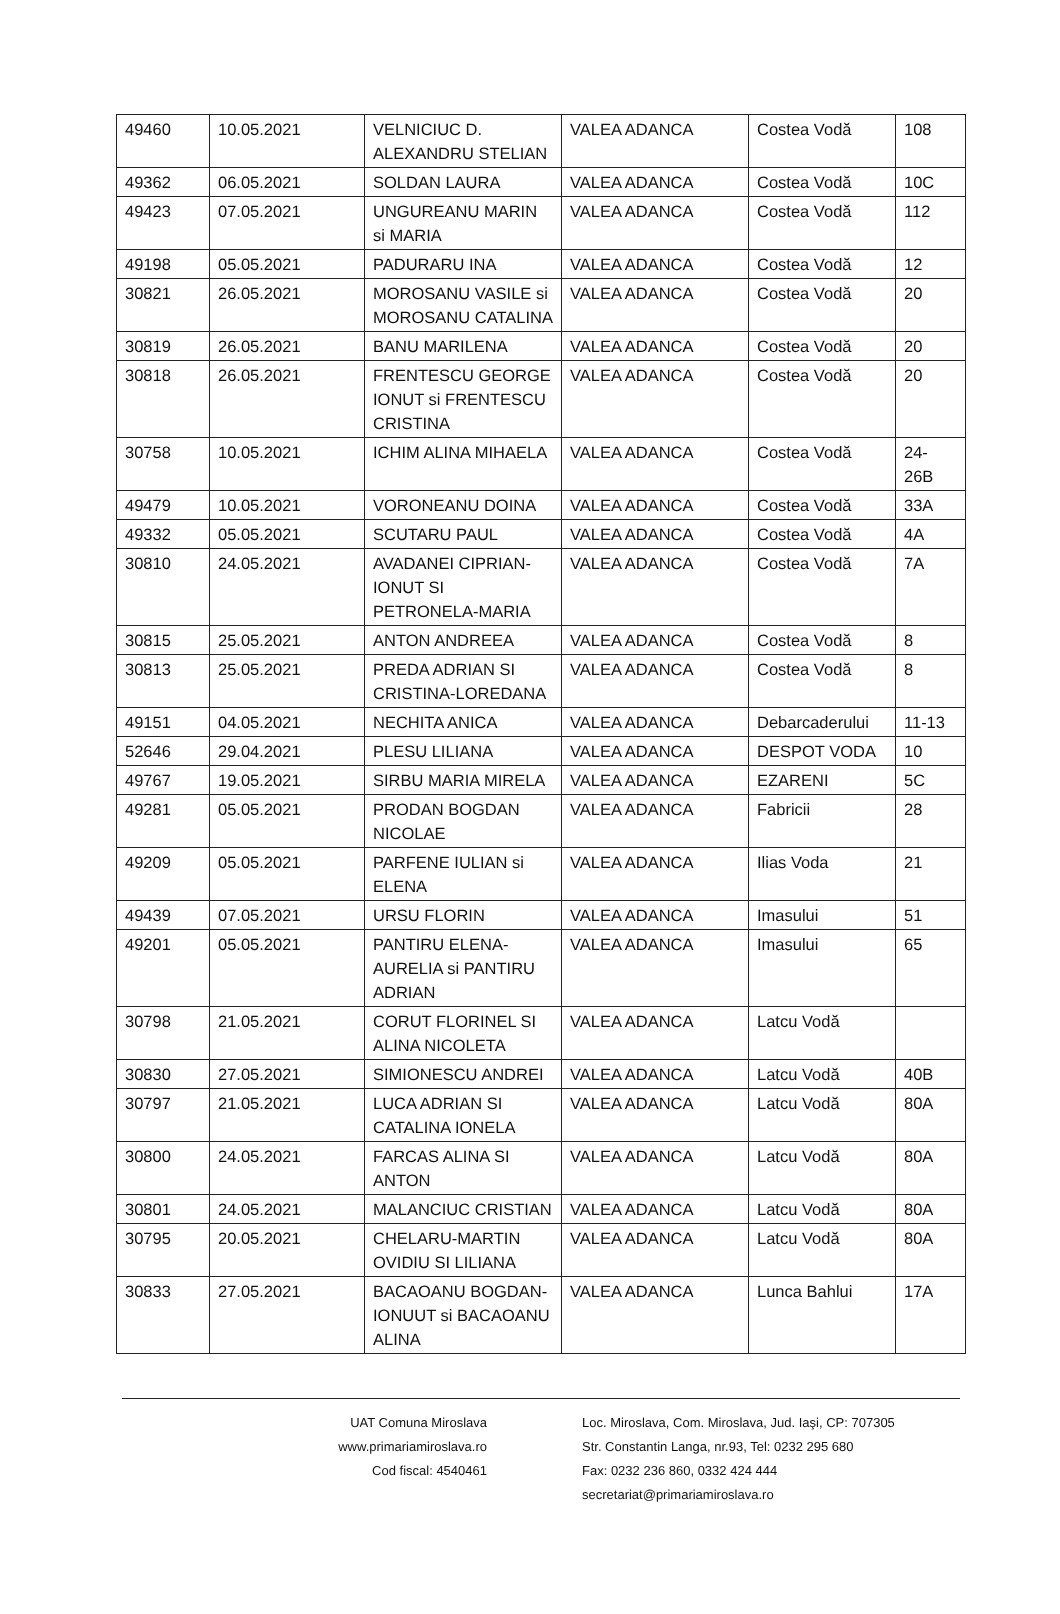| 49460 | 10.05.2021 | VELNICIUC D. ALEXANDRU STELIAN | VALEA ADANCA | Costea Vodă | 108 |
| 49362 | 06.05.2021 | SOLDAN LAURA | VALEA ADANCA | Costea Vodă | 10C |
| 49423 | 07.05.2021 | UNGUREANU MARIN si MARIA | VALEA ADANCA | Costea Vodă | 112 |
| 49198 | 05.05.2021 | PADURARU INA | VALEA ADANCA | Costea Vodă | 12 |
| 30821 | 26.05.2021 | MOROSANU VASILE si MOROSANU CATALINA | VALEA ADANCA | Costea Vodă | 20 |
| 30819 | 26.05.2021 | BANU MARILENA | VALEA ADANCA | Costea Vodă | 20 |
| 30818 | 26.05.2021 | FRENTESCU GEORGE IONUT si FRENTESCU CRISTINA | VALEA ADANCA | Costea Vodă | 20 |
| 30758 | 10.05.2021 | ICHIM ALINA MIHAELA | VALEA ADANCA | Costea Vodă | 24-26B |
| 49479 | 10.05.2021 | VORONEANU DOINA | VALEA ADANCA | Costea Vodă | 33A |
| 49332 | 05.05.2021 | SCUTARU PAUL | VALEA ADANCA | Costea Vodă | 4A |
| 30810 | 24.05.2021 | AVADANEI CIPRIAN-IONUT SI PETRONELA-MARIA | VALEA ADANCA | Costea Vodă | 7A |
| 30815 | 25.05.2021 | ANTON ANDREEA | VALEA ADANCA | Costea Vodă | 8 |
| 30813 | 25.05.2021 | PREDA ADRIAN SI CRISTINA-LOREDANA | VALEA ADANCA | Costea Vodă | 8 |
| 49151 | 04.05.2021 | NECHITA ANICA | VALEA ADANCA | Debarcaderului | 11-13 |
| 52646 | 29.04.2021 | PLESU LILIANA | VALEA ADANCA | DESPOT VODA | 10 |
| 49767 | 19.05.2021 | SIRBU MARIA MIRELA | VALEA ADANCA | EZARENI | 5C |
| 49281 | 05.05.2021 | PRODAN BOGDAN NICOLAE | VALEA ADANCA | Fabricii | 28 |
| 49209 | 05.05.2021 | PARFENE IULIAN si ELENA | VALEA ADANCA | Ilias Voda | 21 |
| 49439 | 07.05.2021 | URSU FLORIN | VALEA ADANCA | Imasului | 51 |
| 49201 | 05.05.2021 | PANTIRU ELENA-AURELIA si PANTIRU ADRIAN | VALEA ADANCA | Imasului | 65 |
| 30798 | 21.05.2021 | CORUT FLORINEL SI ALINA NICOLETA | VALEA ADANCA | Latcu Vodă | |
| 30830 | 27.05.2021 | SIMIONESCU ANDREI | VALEA ADANCA | Latcu Vodă | 40B |
| 30797 | 21.05.2021 | LUCA ADRIAN SI CATALINA IONELA | VALEA ADANCA | Latcu Vodă | 80A |
| 30800 | 24.05.2021 | FARCAS ALINA SI ANTON | VALEA ADANCA | Latcu Vodă | 80A |
| 30801 | 24.05.2021 | MALANCIUC CRISTIAN | VALEA ADANCA | Latcu Vodă | 80A |
| 30795 | 20.05.2021 | CHELARU-MARTIN OVIDIU SI LILIANA | VALEA ADANCA | Latcu Vodă | 80A |
| 30833 | 27.05.2021 | BACAOANU BOGDAN-IONUUT si BACAOANU ALINA | VALEA ADANCA | Lunca Bahlui | 17A |
UAT Comuna Miroslava
www.primariamiroslava.ro
Cod fiscal: 4540461
Loc. Miroslava, Com. Miroslava, Jud. Iaşi, CP: 707305
Str. Constantin Langa, nr.93, Tel: 0232 295 680
Fax: 0232 236 860, 0332 424 444
secretariat@primariamiroslava.ro